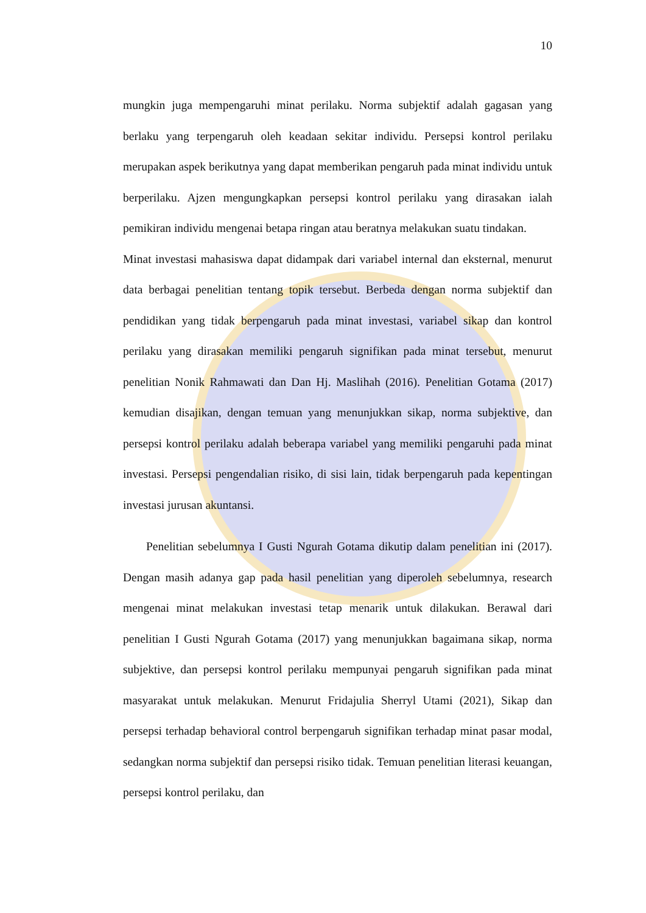10
mungkin juga mempengaruhi minat perilaku. Norma subjektif adalah gagasan yang berlaku yang terpengaruh oleh keadaan sekitar individu. Persepsi kontrol perilaku merupakan aspek berikutnya yang dapat memberikan pengaruh pada minat individu untuk berperilaku. Ajzen mengungkapkan persepsi kontrol perilaku yang dirasakan ialah pemikiran individu mengenai betapa ringan atau beratnya melakukan suatu tindakan.
Minat investasi mahasiswa dapat didampak dari variabel internal dan eksternal, menurut data berbagai penelitian tentang topik tersebut. Berbeda dengan norma subjektif dan pendidikan yang tidak berpengaruh pada minat investasi, variabel sikap dan kontrol perilaku yang dirasakan memiliki pengaruh signifikan pada minat tersebut, menurut penelitian Nonik Rahmawati dan Dan Hj. Maslihah (2016). Penelitian Gotama (2017) kemudian disajikan, dengan temuan yang menunjukkan sikap, norma subjektive, dan persepsi kontrol perilaku adalah beberapa variabel yang memiliki pengaruhi pada minat investasi. Persepsi pengendalian risiko, di sisi lain, tidak berpengaruh pada kepentingan investasi jurusan akuntansi.
Penelitian sebelumnya I Gusti Ngurah Gotama dikutip dalam penelitian ini (2017). Dengan masih adanya gap pada hasil penelitian yang diperoleh sebelumnya, research mengenai minat melakukan investasi tetap menarik untuk dilakukan. Berawal dari penelitian I Gusti Ngurah Gotama (2017) yang menunjukkan bagaimana sikap, norma subjektive, dan persepsi kontrol perilaku mempunyai pengaruh signifikan pada minat masyarakat untuk melakukan. Menurut Fridajulia Sherryl Utami (2021), Sikap dan persepsi terhadap behavioral control berpengaruh signifikan terhadap minat pasar modal, sedangkan norma subjektif dan persepsi risiko tidak. Temuan penelitian literasi keuangan, persepsi kontrol perilaku, dan